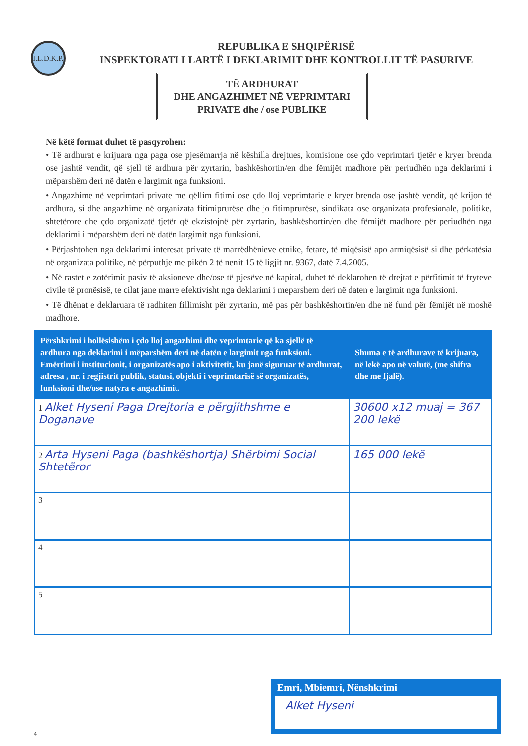I.L.D.K.P.
REPUBLIKA E SHQIPËRISË
INSPEKTORATI I LARTË I DEKLARIMIT DHE KONTROLLIT TË PASURIVE
TË ARDHURAT
DHE ANGAZHIMET NË VEPRIMTARI
PRIVATE dhe / ose PUBLIKE
Në këtë format duhet të pasqyrohen:
• Të ardhurat e krijuara nga paga ose pjesëmarrja në këshilla drejtues, komisione ose çdo veprimtari tjetër e kryer brenda ose jashtë vendit, që sjell të ardhura për zyrtarin, bashkëshortin/en dhe fëmijët madhore për periudhën nga deklarimi i mëparshëm deri në datën e largimit nga funksioni.
• Angazhime në veprimtari private me qëllim fitimi ose çdo lloj veprimtarie e kryer brenda ose jashtë vendit, që krijon të ardhura, si dhe angazhime në organizata fitimiprurëse dhe jo fitimprurëse, sindikata ose organizata profesionale, politike, shtetërore dhe çdo organizatë tjetër që ekzistojnë për zyrtarin, bashkëshortin/en dhe fëmijët madhore për periudhën nga deklarimi i mëparshëm deri në datën largimit nga funksioni.
• Përjashtohen nga deklarimi interesat private të marrëdhënieve etnike, fetare, të miqësisë apo armiqësisë si dhe përkatësia në organizata politike, në përputhje me pikën 2 të nenit 15 të ligjit nr. 9367, datë 7.4.2005.
• Në rastet e zotërimit pasiv të aksioneve dhe/ose të pjesëve në kapital, duhet të deklarohen të drejtat e përfitimit të fryteve civile të pronësisë, te cilat jane marre efektivisht nga deklarimi i meparshem deri në daten e largimit nga funksioni.
• Të dhënat e deklaruara të radhiten fillimisht për zyrtarin, më pas për bashkëshortin/en dhe në fund për fëmijët në moshë madhore.
| Përshkrimi i hollësishëm i çdo lloj angazhimi dhe veprimtarie që ka sjellë të ardhura nga deklarimi i mëparshëm deri në datën e largimit nga funksioni. Emërtimi i institucionit, i organizatës apo i aktivitetit, ku janë siguruar të ardhurat, adresa , nr. i regjistrit publik, statusi, objekti i veprimtarisë së organizatës, funksioni dhe/ose natyra e angazhimit. | Shuma e të ardhurave të krijuara, në lekë apo në valutë, (me shifra dhe me fjalë). |
| --- | --- |
| 1 Alket Hyseni Paga Drejtoria e përgjithshme e Doganave | 30600 x12 muaj = 367 200 lekë |
| 2 Arta Hyseni Paga (bashkëshortja) Shërbimi Social Shtetëror | 165 000 lekë |
| 3 | |
| 4 | |
| 5 | |
Emri, Mbiemri, Nënshkrimi
Alket Hyseni
4